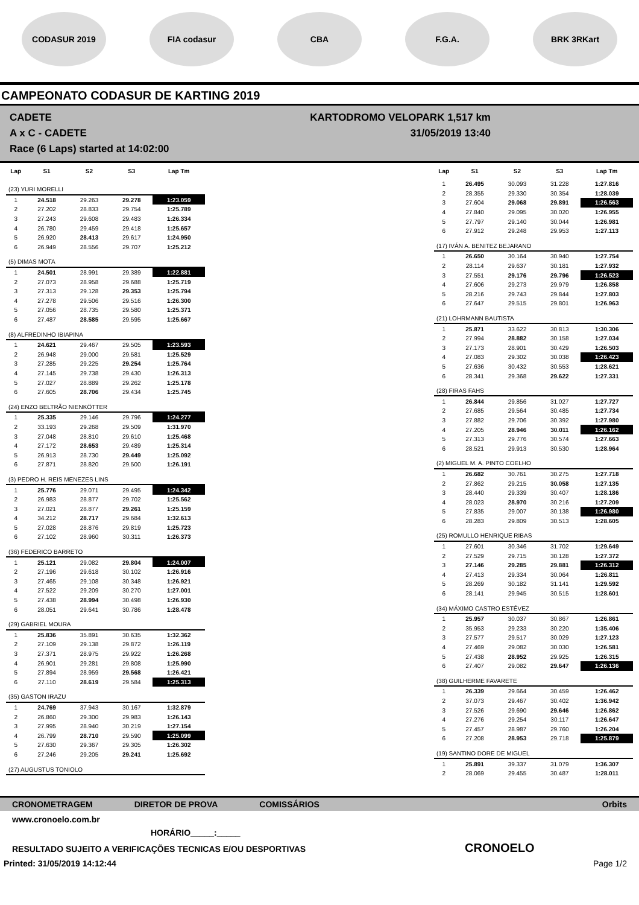CODASUR 2019 FIA codasur CBA F.G.A. BRK 3RKart
CAMPEONATO CODASUR DE KARTING 2019
CADETE
A x C - CADETE
Race (6 Laps) started at 14:02:00
KARTODROMO VELOPARK 1,517 km
31/05/2019 13:40
| Lap | S1 | S2 | S3 | Lap Tm |
| --- | --- | --- | --- | --- |
| (23) YURI MORELLI | | | | |
| 1 | 24.518 | 29.263 | 29.278 | 1:23.059 |
| 2 | 27.202 | 28.833 | 29.754 | 1:25.789 |
| 3 | 27.243 | 29.608 | 29.483 | 1:26.334 |
| 4 | 26.780 | 29.459 | 29.418 | 1:25.657 |
| 5 | 26.920 | 28.413 | 29.617 | 1:24.950 |
| 6 | 26.949 | 28.556 | 29.707 | 1:25.212 |
| (5) DIMAS MOTA | | | | |
| 1 | 24.501 | 28.991 | 29.389 | 1:22.881 |
| 2 | 27.073 | 28.958 | 29.688 | 1:25.719 |
| 3 | 27.313 | 29.128 | 29.353 | 1:25.794 |
| 4 | 27.278 | 29.506 | 29.516 | 1:26.300 |
| 5 | 27.056 | 28.735 | 29.580 | 1:25.371 |
| 6 | 27.487 | 28.585 | 29.595 | 1:25.667 |
| (8) ALFREDINHO IBIAPINA | | | | |
| 1 | 24.621 | 29.467 | 29.505 | 1:23.593 |
| 2 | 26.948 | 29.000 | 29.581 | 1:25.529 |
| 3 | 27.285 | 29.225 | 29.254 | 1:25.764 |
| 4 | 27.145 | 29.738 | 29.430 | 1:26.313 |
| 5 | 27.027 | 28.889 | 29.262 | 1:25.178 |
| 6 | 27.605 | 28.706 | 29.434 | 1:25.745 |
| (24) ENZO BELTRÃO NIENKÖTTER | | | | |
| 1 | 25.335 | 29.146 | 29.796 | 1:24.277 |
| 2 | 33.193 | 29.268 | 29.509 | 1:31.970 |
| 3 | 27.048 | 28.810 | 29.610 | 1:25.468 |
| 4 | 27.172 | 28.653 | 29.489 | 1:25.314 |
| 5 | 26.913 | 28.730 | 29.449 | 1:25.092 |
| 6 | 27.871 | 28.820 | 29.500 | 1:26.191 |
| (3) PEDRO H. REIS MENEZES LINS | | | | |
| 1 | 25.776 | 29.071 | 29.495 | 1:24.342 |
| 2 | 26.983 | 28.877 | 29.702 | 1:25.562 |
| 3 | 27.021 | 28.877 | 29.261 | 1:25.159 |
| 4 | 34.212 | 28.717 | 29.684 | 1:32.613 |
| 5 | 27.028 | 28.876 | 29.819 | 1:25.723 |
| 6 | 27.102 | 28.960 | 30.311 | 1:26.373 |
| (36) FEDERICO BARRETO | | | | |
| 1 | 25.121 | 29.082 | 29.804 | 1:24.007 |
| 2 | 27.196 | 29.618 | 30.102 | 1:26.916 |
| 3 | 27.465 | 29.108 | 30.348 | 1:26.921 |
| 4 | 27.522 | 29.209 | 30.270 | 1:27.001 |
| 5 | 27.438 | 28.994 | 30.498 | 1:26.930 |
| 6 | 28.051 | 29.641 | 30.786 | 1:28.478 |
| (29) GABRIEL MOURA | | | | |
| 1 | 25.836 | 35.891 | 30.635 | 1:32.362 |
| 2 | 27.109 | 29.138 | 29.872 | 1:26.119 |
| 3 | 27.371 | 28.975 | 29.922 | 1:26.268 |
| 4 | 26.901 | 29.281 | 29.808 | 1:25.990 |
| 5 | 27.894 | 28.959 | 29.568 | 1:26.421 |
| 6 | 27.110 | 28.619 | 29.584 | 1:25.313 |
| (35) GASTON IRAZU | | | | |
| 1 | 24.769 | 37.943 | 30.167 | 1:32.879 |
| 2 | 26.860 | 29.300 | 29.983 | 1:26.143 |
| 3 | 27.995 | 28.940 | 30.219 | 1:27.154 |
| 4 | 26.799 | 28.710 | 29.590 | 1:25.099 |
| 5 | 27.630 | 29.367 | 29.305 | 1:26.302 |
| 6 | 27.246 | 29.205 | 29.241 | 1:25.692 |
| (27) AUGUSTUS TONIOLO | | | | |
| Lap | S1 | S2 | S3 | Lap Tm |
| --- | --- | --- | --- | --- |
| 1 | 26.495 | 30.093 | 31.228 | 1:27.816 |
| 2 | 28.355 | 29.330 | 30.354 | 1:28.039 |
| 3 | 27.604 | 29.068 | 29.891 | 1:26.563 |
| 4 | 27.840 | 29.095 | 30.020 | 1:26.955 |
| 5 | 27.797 | 29.140 | 30.044 | 1:26.981 |
| 6 | 27.912 | 29.248 | 29.953 | 1:27.113 |
| (17) IVÁN A. BENITEZ BEJARANO | | | | |
| 1 | 26.650 | 30.164 | 30.940 | 1:27.754 |
| 2 | 28.114 | 29.637 | 30.181 | 1:27.932 |
| 3 | 27.551 | 29.176 | 29.796 | 1:26.523 |
| 4 | 27.606 | 29.273 | 29.979 | 1:26.858 |
| 5 | 28.216 | 29.743 | 29.844 | 1:27.803 |
| 6 | 27.647 | 29.515 | 29.801 | 1:26.963 |
| (21) LOHRMANN BAUTISTA | | | | |
| 1 | 25.871 | 33.622 | 30.813 | 1:30.306 |
| 2 | 27.994 | 28.882 | 30.158 | 1:27.034 |
| 3 | 27.173 | 28.901 | 30.429 | 1:26.503 |
| 4 | 27.083 | 29.302 | 30.038 | 1:26.423 |
| 5 | 27.636 | 30.432 | 30.553 | 1:28.621 |
| 6 | 28.341 | 29.368 | 29.622 | 1:27.331 |
| (28) FIRAS FAHS | | | | |
| 1 | 26.844 | 29.856 | 31.027 | 1:27.727 |
| 2 | 27.685 | 29.564 | 30.485 | 1:27.734 |
| 3 | 27.882 | 29.706 | 30.392 | 1:27.980 |
| 4 | 27.205 | 28.946 | 30.011 | 1:26.162 |
| 5 | 27.313 | 29.776 | 30.574 | 1:27.663 |
| 6 | 28.521 | 29.913 | 30.530 | 1:28.964 |
| (2) MIGUEL M. A. PINTO COELHO | | | | |
| 1 | 26.682 | 30.761 | 30.275 | 1:27.718 |
| 2 | 27.862 | 29.215 | 30.058 | 1:27.135 |
| 3 | 28.440 | 29.339 | 30.407 | 1:28.186 |
| 4 | 28.023 | 28.970 | 30.216 | 1:27.209 |
| 5 | 27.835 | 29.007 | 30.138 | 1:26.980 |
| 6 | 28.283 | 29.809 | 30.513 | 1:28.605 |
| (25) ROMULLO HENRIQUE RIBAS | | | | |
| 1 | 27.601 | 30.346 | 31.702 | 1:29.649 |
| 2 | 27.529 | 29.715 | 30.128 | 1:27.372 |
| 3 | 27.146 | 29.285 | 29.881 | 1:26.312 |
| 4 | 27.413 | 29.334 | 30.064 | 1:26.811 |
| 5 | 28.269 | 30.182 | 31.141 | 1:29.592 |
| 6 | 28.141 | 29.945 | 30.515 | 1:28.601 |
| (34) MÁXIMO CASTRO ESTÉVEZ | | | | |
| 1 | 25.957 | 30.037 | 30.867 | 1:26.861 |
| 2 | 35.953 | 29.233 | 30.220 | 1:35.406 |
| 3 | 27.577 | 29.517 | 30.029 | 1:27.123 |
| 4 | 27.469 | 29.082 | 30.030 | 1:26.581 |
| 5 | 27.438 | 28.952 | 29.925 | 1:26.315 |
| 6 | 27.407 | 29.082 | 29.647 | 1:26.136 |
| (38) GUILHERME FAVARETE | | | | |
| 1 | 26.339 | 29.664 | 30.459 | 1:26.462 |
| 2 | 37.073 | 29.467 | 30.402 | 1:36.942 |
| 3 | 27.526 | 29.690 | 29.646 | 1:26.862 |
| 4 | 27.276 | 29.254 | 30.117 | 1:26.647 |
| 5 | 27.457 | 28.987 | 29.760 | 1:26.204 |
| 6 | 27.208 | 28.953 | 29.718 | 1:25.879 |
| (19) SANTINO DORE DE MIGUEL | | | | |
| 1 | 25.891 | 39.337 | 31.079 | 1:36.307 |
| 2 | 28.069 | 29.455 | 30.487 | 1:28.011 |
CRONOMETRAGEM DIRETOR DE PROVA COMISSÁRIOS Orbits
www.cronoelo.com.br
HORÁRIO_____:_____
RESULTADO SUJEITO A VERIFICAÇÕES TECNICAS E/OU DESPORTIVAS CRONOELO
Printed: 31/05/2019 14:12:44 Page 1/2